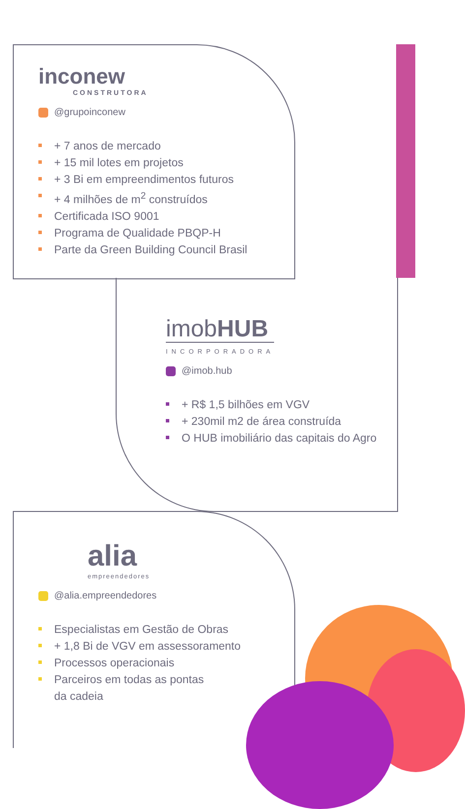inconew
CONSTRUTORA
@grupoinconew
+ 7 anos de mercado
+ 15 mil lotes em projetos
+ 3 Bi em empreendimentos futuros
+ 4 milhões de m<sup>2</sup> construídos
Certificada ISO 9001
Programa de Qualidade PBQP-H
Parte da Green Building Council Brasil
imobHUB
INCORPORADORA
@imob.hub
+ R$ 1,5 bilhões em VGV
+ 230mil m2 de área construída
O HUB imobiliário das capitais do Agro
alia
empreendedores
@alia.empreendedores
Especialistas em Gestão de Obras
+ 1,8 Bi de VGV em assessoramento
Processos operacionais
Parceiros em todas as pontas
da cadeia